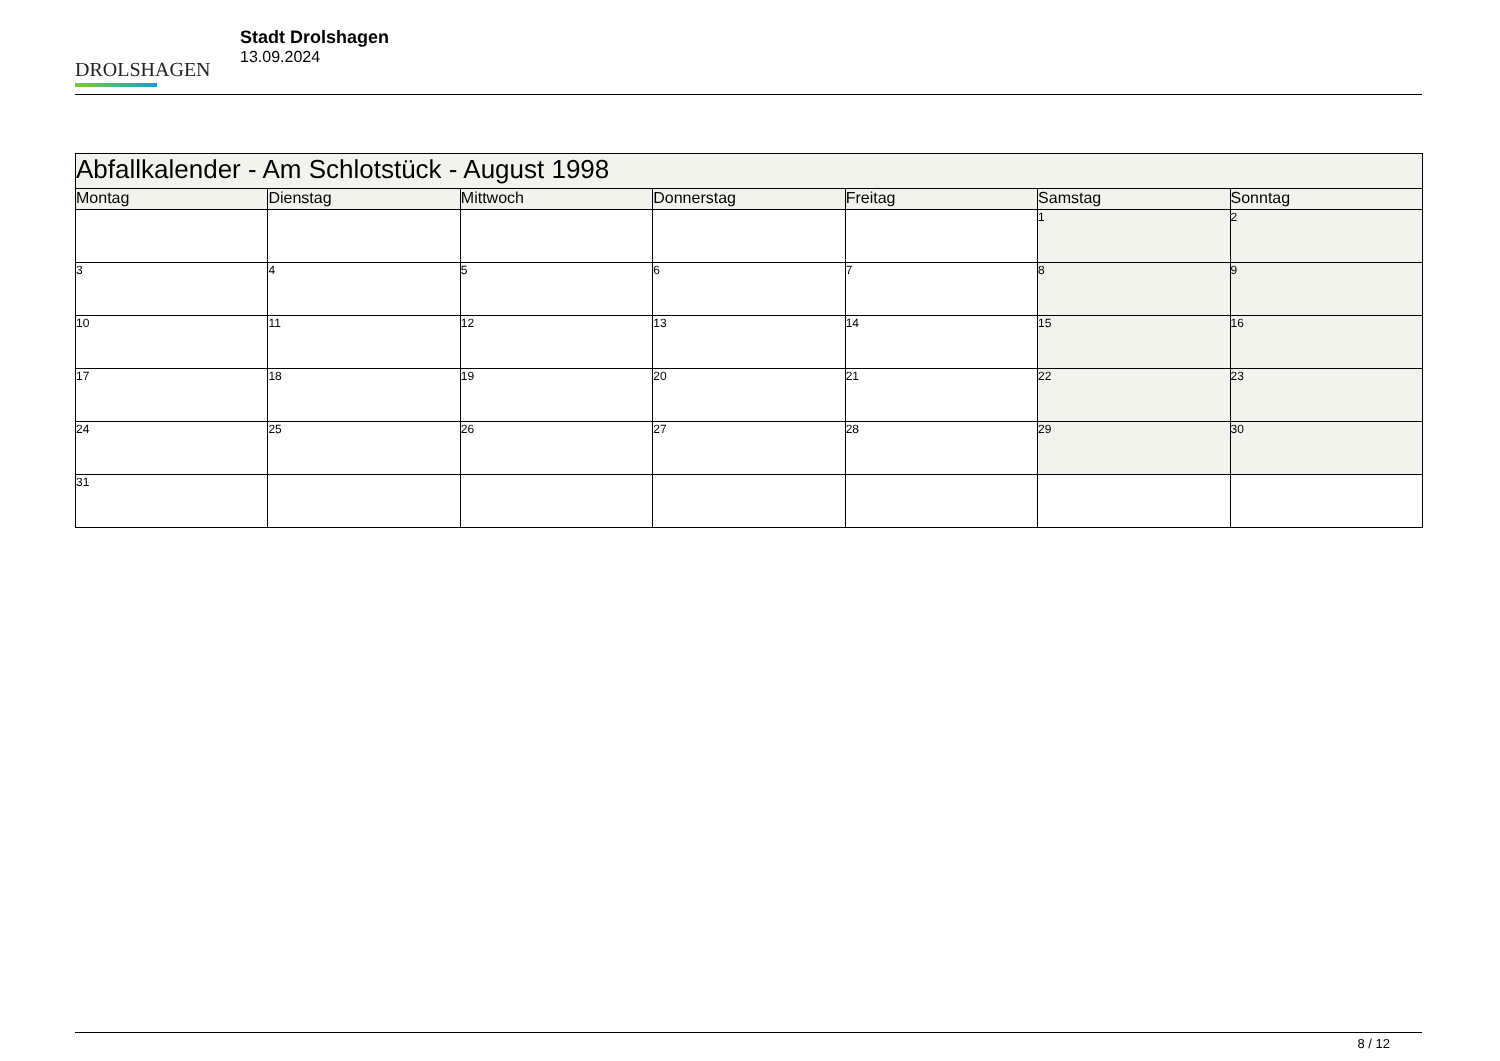DROLSHAGEN
Stadt Drolshagen
13.09.2024
| Abfallkalender - Am Schlotstück - August 1998 | | | | | | |
| --- | --- | --- | --- | --- | --- | --- |
| Montag | Dienstag | Mittwoch | Donnerstag | Freitag | Samstag | Sonntag |
| | | | | | 1 | 2 |
| 3 | 4 | 5 | 6 | 7 | 8 | 9 |
| 10 | 11 | 12 | 13 | 14 | 15 | 16 |
| 17 | 18 | 19 | 20 | 21 | 22 | 23 |
| 24 | 25 | 26 | 27 | 28 | 29 | 30 |
| 31 | | | | | | |
8 / 12